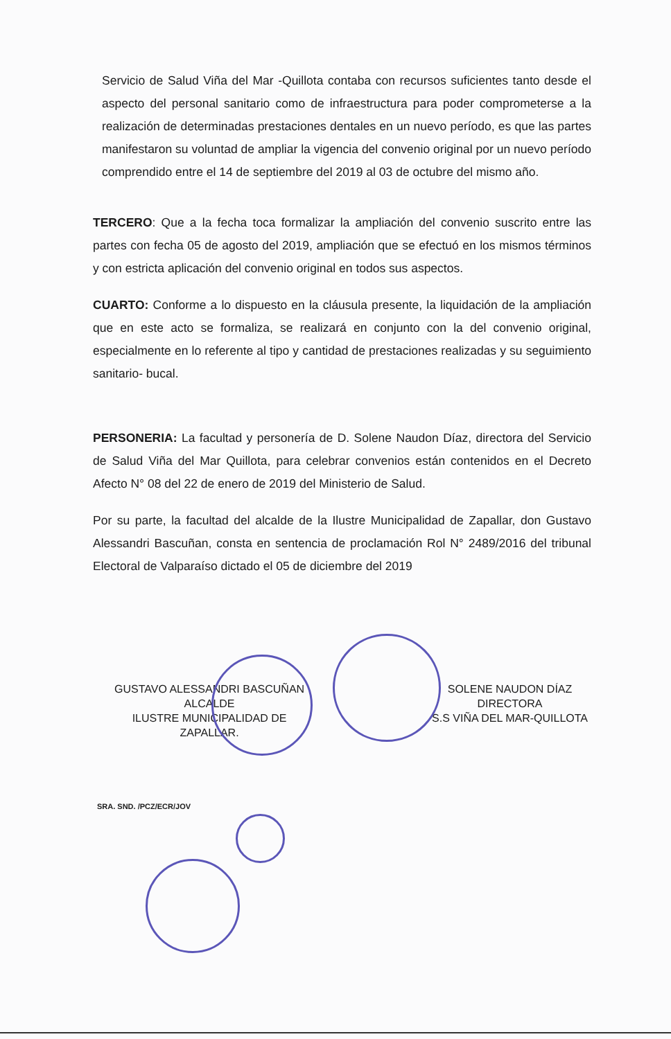Servicio de Salud Viña del Mar -Quillota contaba con recursos suficientes tanto desde el aspecto del personal sanitario como de infraestructura para poder comprometerse a la realización de determinadas prestaciones dentales en un nuevo período, es que las partes manifestaron su voluntad de ampliar la vigencia del convenio original por un nuevo período comprendido entre el 14 de septiembre del 2019 al 03 de octubre del mismo año.
TERCERO: Que a la fecha toca formalizar la ampliación del convenio suscrito entre las partes con fecha 05 de agosto del 2019, ampliación que se efectuó en los mismos términos y con estricta aplicación del convenio original en todos sus aspectos.
CUARTO: Conforme a lo dispuesto en la cláusula presente, la liquidación de la ampliación que en este acto se formaliza, se realizará en conjunto con la del convenio original, especialmente en lo referente al tipo y cantidad de prestaciones realizadas y su seguimiento sanitario- bucal.
PERSONERIA: La facultad y personería de D. Solene Naudon Díaz, directora del Servicio de Salud Viña del Mar Quillota, para celebrar convenios están contenidos en el Decreto Afecto N° 08 del 22 de enero de 2019 del Ministerio de Salud.
Por su parte, la facultad del alcalde de la Ilustre Municipalidad de Zapallar, don Gustavo Alessandri Bascuñan, consta en sentencia de proclamación Rol N° 2489/2016 del tribunal Electoral de Valparaíso dictado el 05 de diciembre del 2019
GUSTAVO ALESSANDRI BASCUÑAN
ALCALDE
ILUSTRE MUNICIPALIDAD DE
ZAPALLAR.
SOLENE NAUDON DÍAZ
DIRECTORA
S.S VIÑA DEL MAR-QUILLOTA
SRA. SND. /PCZ/ECR/JOV